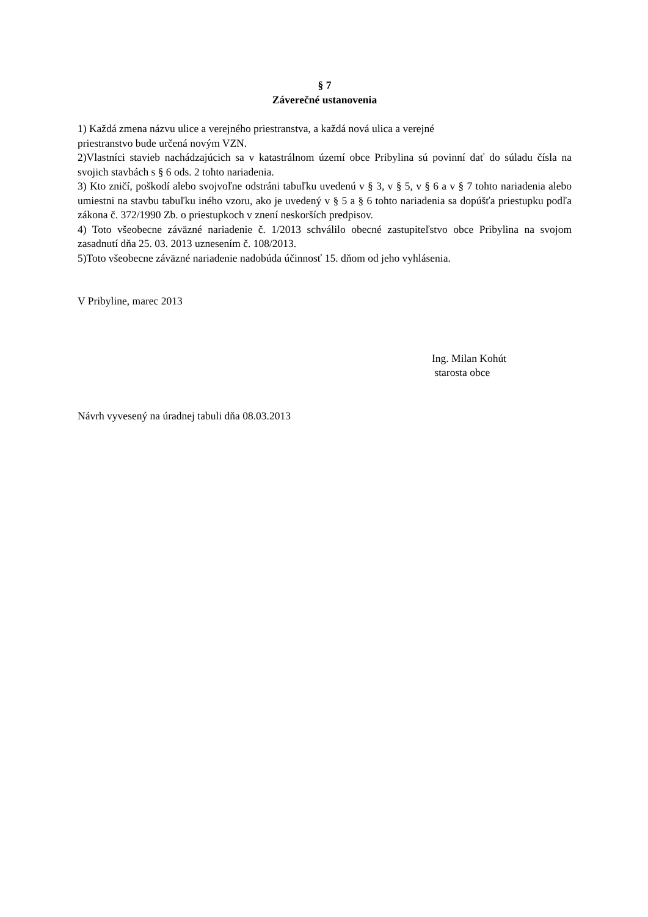§ 7
Záverečné ustanovenia
1) Každá zmena názvu ulice a verejného priestranstva, a každá nová ulica a verejné
priestranstvo bude určená novým VZN.
2)Vlastníci stavieb nachádzajúcich sa v katastrálnom území obce Pribylina sú povinní dať do súladu čísla na svojich stavbách s § 6 ods. 2 tohto nariadenia.
3) Kto zničí, poškodí alebo svojvoľne odstráni tabuľku uvedenú v § 3, v § 5, v § 6 a v § 7 tohto nariadenia alebo umiestni na stavbu tabuľku iného vzoru, ako je uvedený v § 5 a § 6 tohto nariadenia sa dopúšťa priestupku podľa zákona č. 372/1990 Zb. o priestupkoch v znení neskorších predpisov.
4) Toto všeobecne záväzné nariadenie č. 1/2013 schválilo obecné zastupiteľstvo obce Pribylina na svojom zasadnutí dňa 25. 03. 2013 uznesením č. 108/2013.
5)Toto všeobecne záväzné nariadenie nadobúda účinnosť 15. dňom od jeho vyhlásenia.
V Pribyline, marec 2013
Ing. Milan Kohút
starosta obce
Návrh vyvesený na úradnej tabuli dňa 08.03.2013